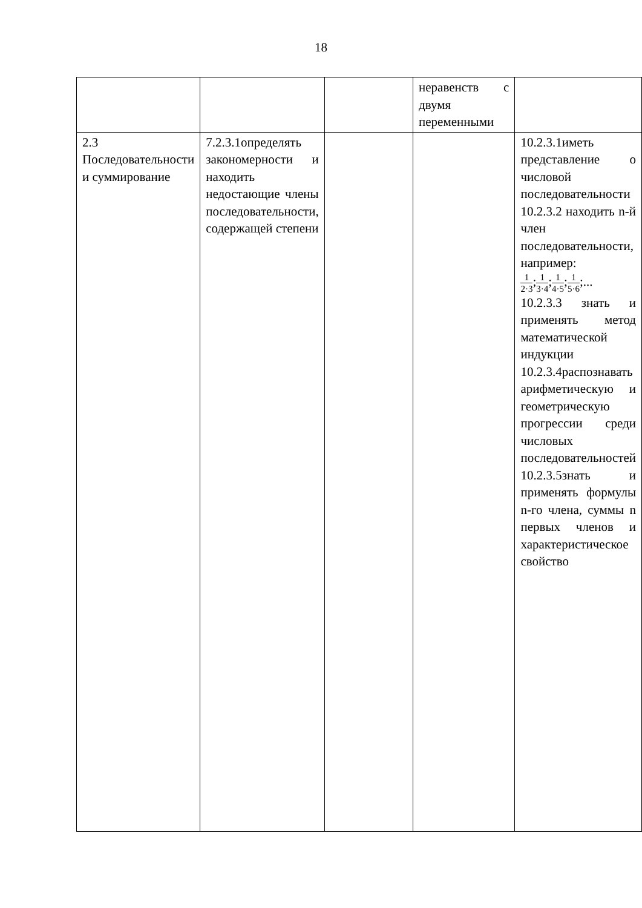18
| | | | неравенств с двумя переменными | |
| 2.3 Последовательности и суммирование | 7.2.3.1определять закономерности и находить недостающие члены последовательности, содержащей степени | | | 10.2.3.1иметь представление о числовой последовательности 10.2.3.2 находить n-й член последовательности, например: 1 2·3 ; 1 3·4 ; 1 4·5 ; 1 5·6 ;... 10.2.3.3 знать и применять метод математической индукции 10.2.3.4распознавать арифметическую и геометрическую прогрессии среди числовых последовательностей 10.2.3.5знать и применять формулы n-го члена, суммы n первых членов и характеристическое свойство |